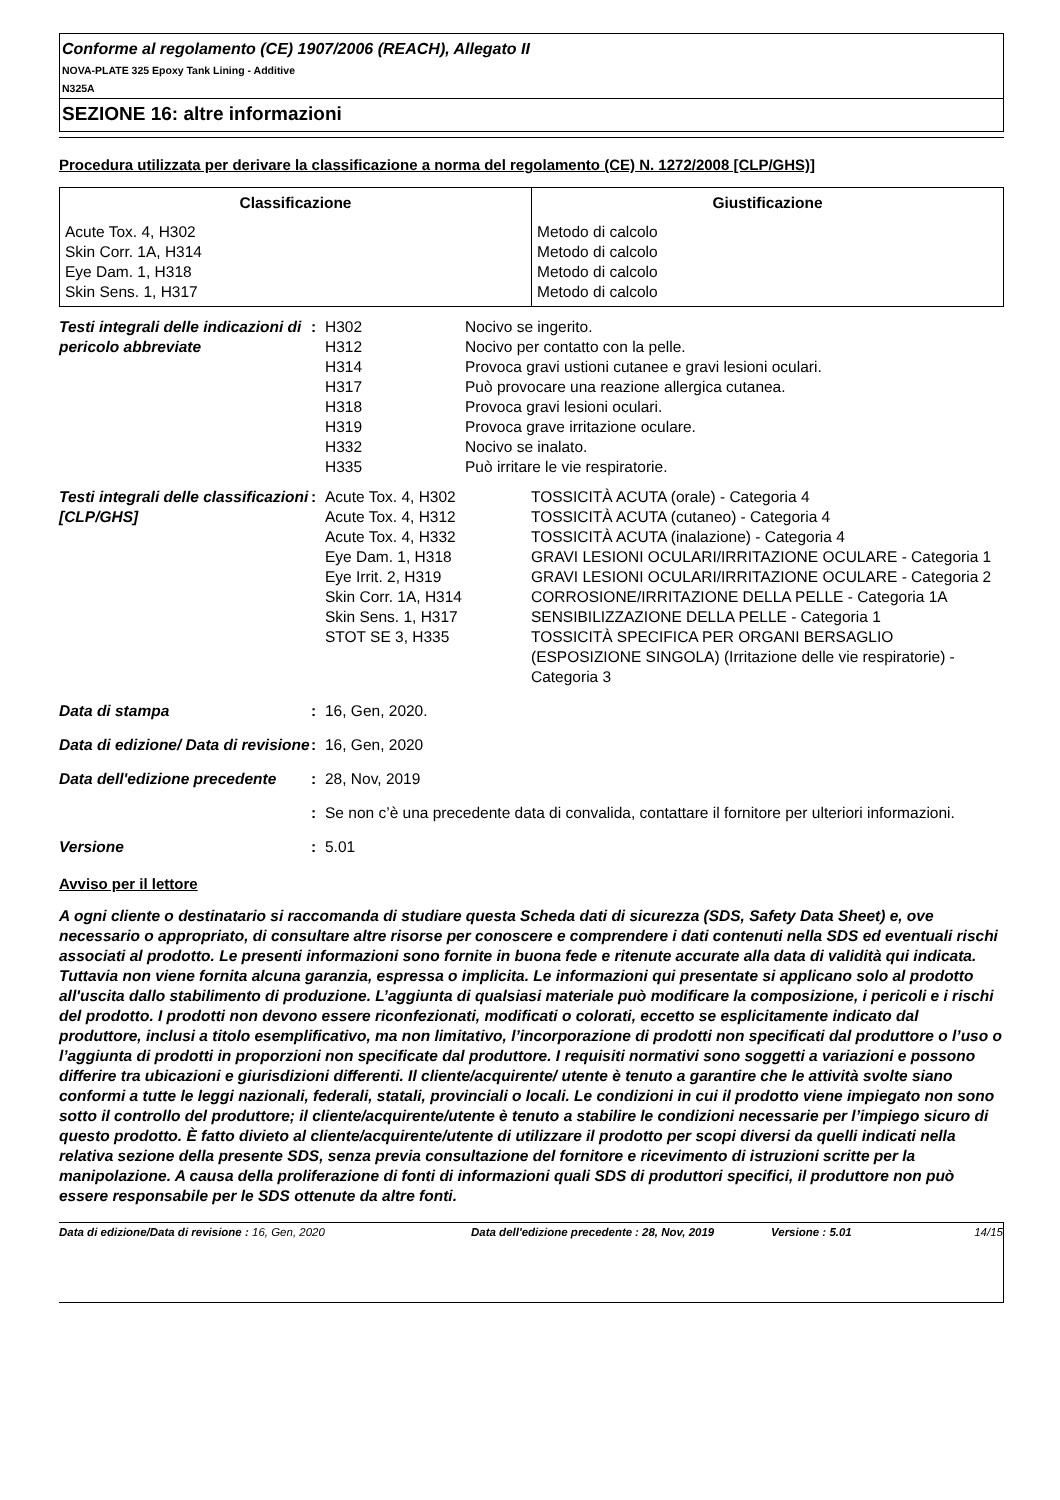Conforme al regolamento (CE) 1907/2006 (REACH), Allegato II
NOVA-PLATE 325 Epoxy Tank Lining - Additive
N325A
SEZIONE 16: altre informazioni
Procedura utilizzata per derivare la classificazione a norma del regolamento (CE) N. 1272/2008 [CLP/GHS)]
| Classificazione | Giustificazione |
| --- | --- |
| Acute Tox. 4, H302 Skin Corr. 1A, H314 Eye Dam. 1, H318 Skin Sens. 1, H317 | Metodo di calcolo Metodo di calcolo Metodo di calcolo Metodo di calcolo |
Testi integrali delle indicazioni di pericolo abbreviate
: H302 Nocivo se ingerito.
H312 Nocivo per contatto con la pelle.
H314 Provoca gravi ustioni cutanee e gravi lesioni oculari.
H317 Può provocare una reazione allergica cutanea.
H318 Provoca gravi lesioni oculari.
H319 Provoca grave irritazione oculare.
H332 Nocivo se inalato.
H335 Può irritare le vie respiratorie.
Testi integrali delle classificazioni [CLP/GHS]
: Acute Tox. 4, H302 TOSSICITÀ ACUTA (orale) - Categoria 4
Acute Tox. 4, H312 TOSSICITÀ ACUTA (cutaneo) - Categoria 4
Acute Tox. 4, H332 TOSSICITÀ ACUTA (inalazione) - Categoria 4
Eye Dam. 1, H318 GRAVI LESIONI OCULARI/IRRITAZIONE OCULARE - Categoria 1
Eye Irrit. 2, H319 GRAVI LESIONI OCULARI/IRRITAZIONE OCULARE - Categoria 2
Skin Corr. 1A, H314 CORROSIONE/IRRITAZIONE DELLA PELLE - Categoria 1A
Skin Sens. 1, H317 SENSIBILIZZAZIONE DELLA PELLE - Categoria 1
STOT SE 3, H335 TOSSICITÀ SPECIFICA PER ORGANI BERSAGLIO (ESPOSIZIONE SINGOLA) (Irritazione delle vie respiratorie) - Categoria 3
Data di stampa : 16, Gen, 2020.
Data di edizione/ Data di revisione
: 16, Gen, 2020
Data dell'edizione precedente
: 28, Nov, 2019
: Se non c’è una precedente data di convalida, contattare il fornitore per ulteriori informazioni.
Versione : 5.01
Avviso per il lettore
A ogni cliente o destinatario si raccomanda di studiare questa Scheda dati di sicurezza (SDS, Safety Data Sheet) e, ove necessario o appropriato, di consultare altre risorse per conoscere e comprendere i dati contenuti nella SDS ed eventuali rischi associati al prodotto. Le presenti informazioni sono fornite in buona fede e ritenute accurate alla data di validità qui indicata. Tuttavia non viene fornita alcuna garanzia, espressa o implicita. Le informazioni qui presentate si applicano solo al prodotto all'uscita dallo stabilimento di produzione. L’aggiunta di qualsiasi materiale può modificare la composizione, i pericoli e i rischi del prodotto. I prodotti non devono essere riconfezionati, modificati o colorati, eccetto se esplicitamente indicato dal produttore, inclusi a titolo esemplificativo, ma non limitativo, l’incorporazione di prodotti non specificati dal produttore o l’uso o l’aggiunta di prodotti in proporzioni non specificate dal produttore. I requisiti normativi sono soggetti a variazioni e possono differire tra ubicazioni e giurisdizioni differenti. Il cliente/acquirente/ utente è tenuto a garantire che le attività svolte siano conformi a tutte le leggi nazionali, federali, statali, provinciali o locali. Le condizioni in cui il prodotto viene impiegato non sono sotto il controllo del produttore; il cliente/acquirente/utente è tenuto a stabilire le condizioni necessarie per l’impiego sicuro di questo prodotto. È fatto divieto al cliente/acquirente/utente di utilizzare il prodotto per scopi diversi da quelli indicati nella relativa sezione della presente SDS, senza previa consultazione del fornitore e ricevimento di istruzioni scritte per la manipolazione. A causa della proliferazione di fonti di informazioni quali SDS di produttori specifici, il produttore non può essere responsabile per le SDS ottenute da altre fonti.
Data di edizione/Data di revisione : 16, Gen, 2020 Data dell'edizione precedente
: 28, Nov, 2019 Versione : 5.01 14/15